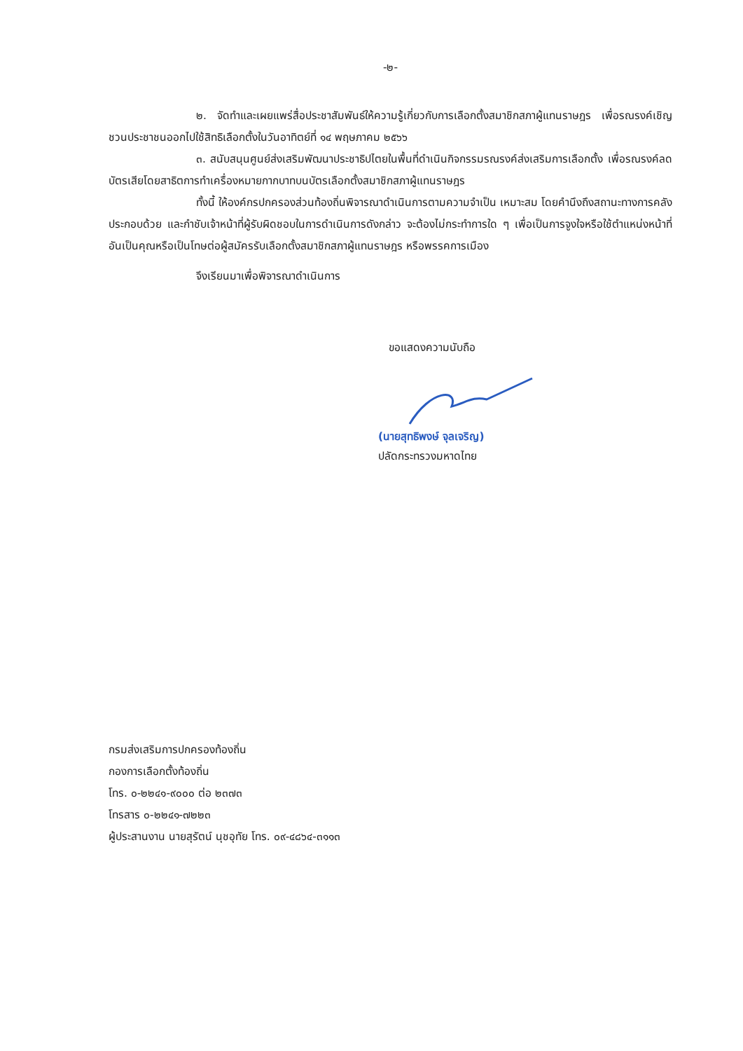-๒-
๒. จัดทำและเผยแพร่สื่อประชาสัมพันธ์ให้ความรู้เกี่ยวกับการเลือกตั้งสมาชิกสภาผู้แทนราษฎร เพื่อรณรงค์เชิญชวนประชาชนออกไปใช้สิทธิเลือกตั้งในวันอาทิตย์ที่ ๑๔ พฤษภาคม ๒๕๖๖
๓. สนับสนุนศูนย์ส่งเสริมพัฒนาประชาธิปไตยในพื้นที่ดำเนินกิจกรรมรณรงค์ส่งเสริมการเลือกตั้ง เพื่อรณรงค์ลดบัตรเสียโดยสาธิตการทำเครื่องหมายกากบาทบนบัตรเลือกตั้งสมาชิกสภาผู้แทนราษฎร
ทั้งนี้ ให้องค์กรปกครองส่วนท้องถิ่นพิจารณาดำเนินการตามความจำเป็น เหมาะสม โดยคำนึงถึงสถานะทางการคลังประกอบด้วย และกำชับเจ้าหน้าที่ผู้รับผิดชอบในการดำเนินการดังกล่าว จะต้องไม่กระทำการใด ๆ เพื่อเป็นการจูงใจหรือใช้ตำแหน่งหน้าที่ อันเป็นคุณหรือเป็นโทษต่อผู้สมัครรับเลือกตั้งสมาชิกสภาผู้แทนราษฎร หรือพรรคการเมือง
จึงเรียนมาเพื่อพิจารณาดำเนินการ
ขอแสดงความนับถือ
(นายสุทธิพงษ์ จุลเจริญ)
ปลัดกระทรวงมหาดไทย
กรมส่งเสริมการปกครองท้องถิ่น
กองการเลือกตั้งท้องถิ่น
โทร. ๐-๒๒๔๑-๙๐๐๐ ต่อ ๒๓๗๓
โทรสาร ๐-๒๒๔๑-๗๒๒๓
ผู้ประสานงาน นายสุรัตน์ นุชอุทัย โทร. ๐๙-๔๘๖๔-๓๑๑๓